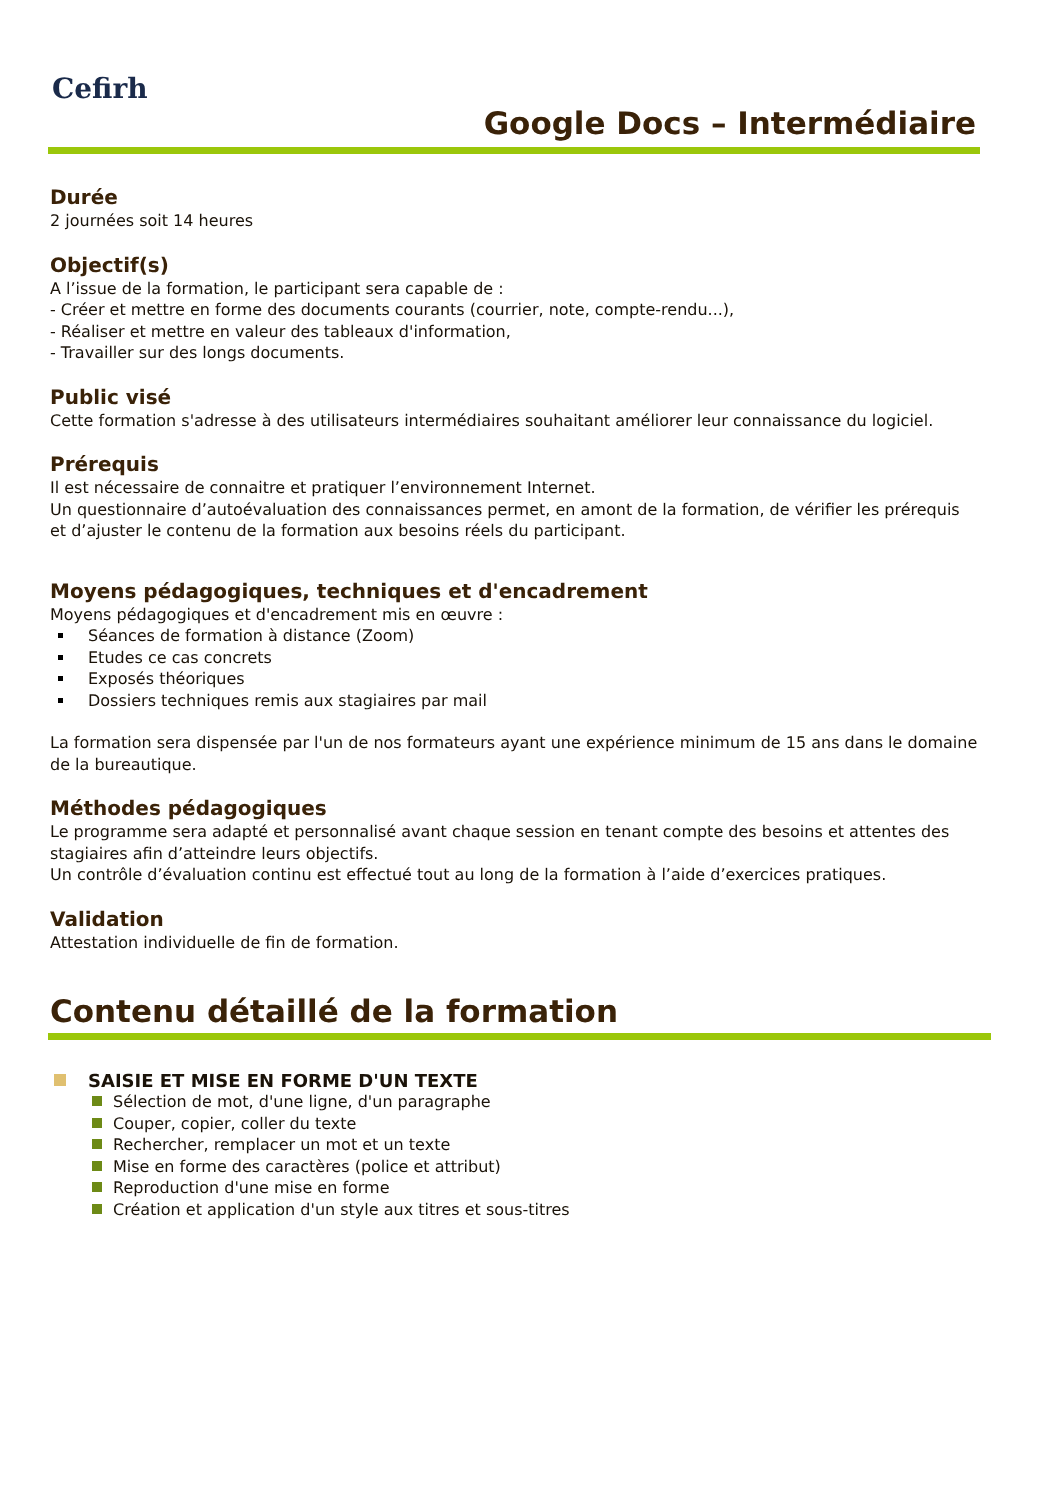Cefirh
Google Docs – Intermédiaire
Durée
2 journées soit 14 heures
Objectif(s)
A l’issue de la formation, le participant sera capable de :
- Créer et mettre en forme des documents courants (courrier, note, compte-rendu...),
- Réaliser et mettre en valeur des tableaux d'information,
- Travailler sur des longs documents.
Public visé
Cette formation s'adresse à des utilisateurs intermédiaires souhaitant améliorer leur connaissance du logiciel.
Prérequis
Il est nécessaire de connaitre et pratiquer l’environnement Internet.
Un questionnaire d’autoévaluation des connaissances permet, en amont de la formation, de vérifier les prérequis et d’ajuster le contenu de la formation aux besoins réels du participant.
Moyens pédagogiques, techniques et d'encadrement
Moyens pédagogiques et d'encadrement mis en œuvre :
Séances de formation à distance (Zoom)
Etudes ce cas concrets
Exposés théoriques
Dossiers techniques remis aux stagiaires par mail
La formation sera dispensée par l'un de nos formateurs ayant une expérience minimum de 15 ans dans le domaine de la bureautique.
Méthodes pédagogiques
Le programme sera adapté et personnalisé avant chaque session en tenant compte des besoins et attentes des stagiaires afin d’atteindre leurs objectifs.
Un contrôle d’évaluation continu est effectué tout au long de la formation à l’aide d’exercices pratiques.
Validation
Attestation individuelle de fin de formation.
Contenu détaillé de la formation
SAISIE ET MISE EN FORME D'UN TEXTE
Sélection de mot, d'une ligne, d'un paragraphe
Couper, copier, coller du texte
Rechercher, remplacer un mot et un texte
Mise en forme des caractères (police et attribut)
Reproduction d'une mise en forme
Création et application d'un style aux titres et sous-titres